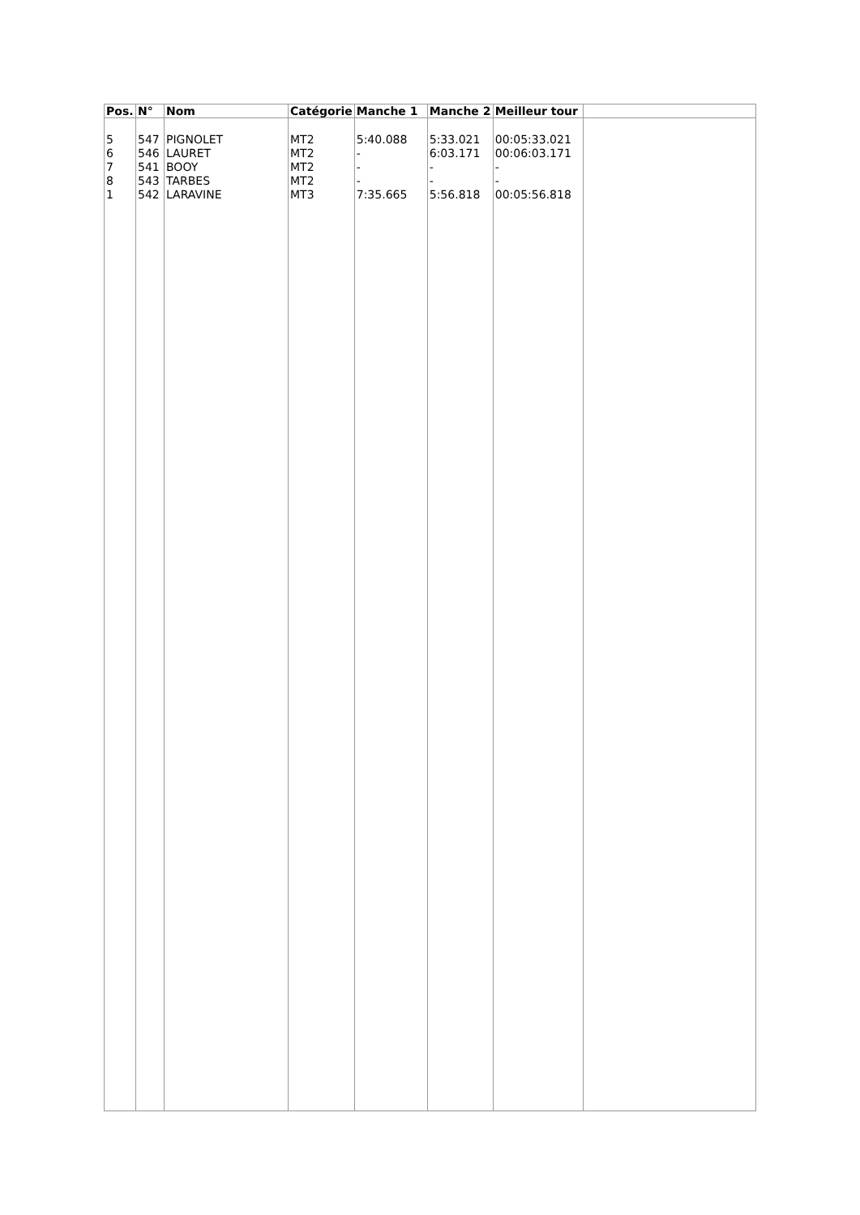| Pos. | N° | Nom | Catégorie | Manche 1 | Manche 2 | Meilleur tour | |
| --- | --- | --- | --- | --- | --- | --- | --- |
| 5 6 7 8 1 | 547 546 541 543 542 | PIGNOLET LAURET BOOY TARBES LARAVINE | MT2 MT2 MT2 MT2 MT3 | 5:40.088 - - - 7:35.665 | 5:33.021 6:03.171 - - 5:56.818 | 00:05:33.021 00:06:03.171 - - 00:05:56.818 | |